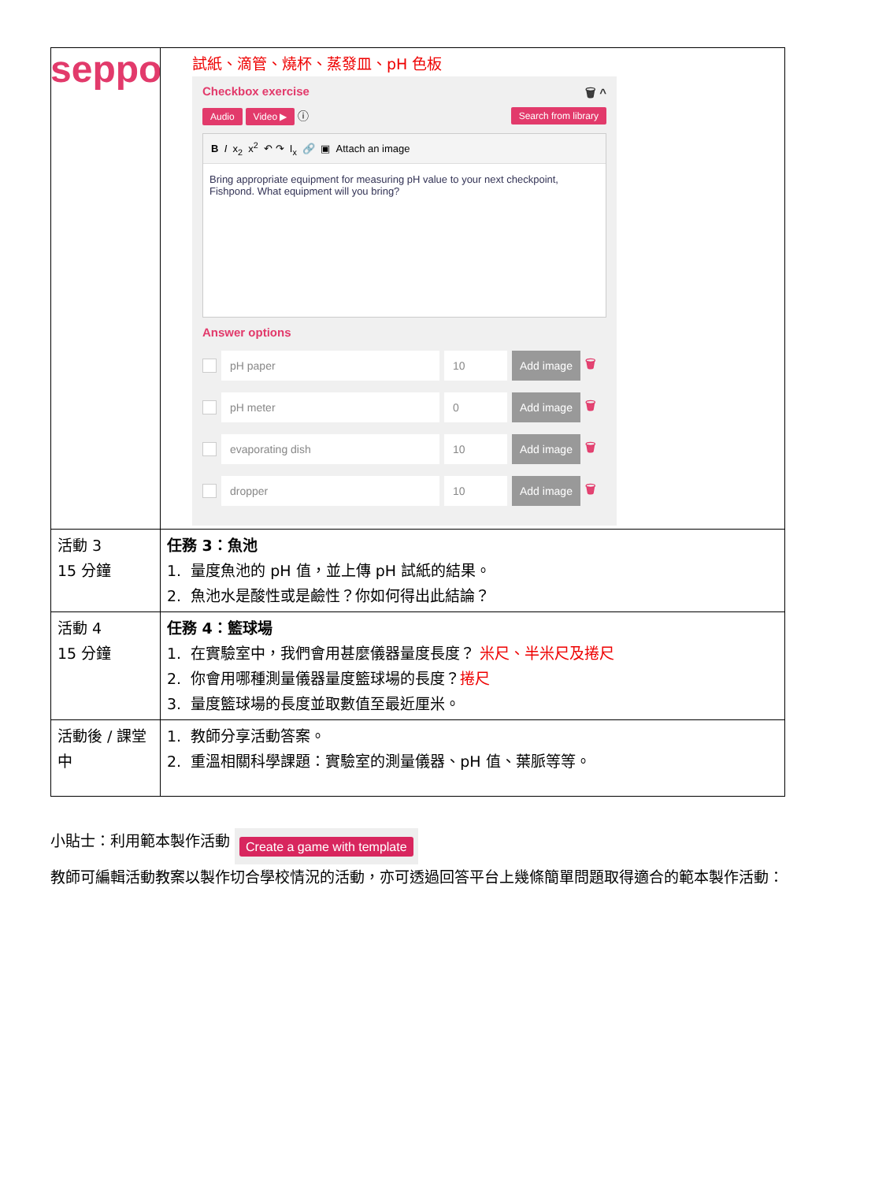seppo
| | 試紙、滴管、燒杯、蒸發皿、pH 色板 Checkbox exercise 🗑 ^ Audio Video ▶ ⓘ Search from library B I x<sub>2</sub> x<sup>2</sup> ↶ ↷ I<sub>x</sub> 🔗 ▣ Attach an image Bring appropriate equipment for measuring pH value to your next checkpoint, Fishpond. What equipment will you bring? Answer options pH paper 10 Add image 🗑 pH meter 0 Add image 🗑 evaporating dish 10 Add image 🗑 dropper 10 Add image 🗑 |
| 活動 3 15 分鐘 | 任務 3：魚池 1. 量度魚池的 pH 值，並上傳 pH 試紙的結果。 2. 魚池水是酸性或是鹼性？你如何得出此結論？ |
| 活動 4 15 分鐘 | 任務 4：籃球場 1. 在實驗室中，我們會用甚麼儀器量度長度？ 米尺、半米尺及捲尺 2. 你會用哪種測量儀器量度籃球場的長度？ 捲尺 3. 量度籃球場的長度並取數值至最近厘米。 |
| 活動後 / 課堂中 | 1. 教師分享活動答案。 2. 重溫相關科學課題：實驗室的測量儀器、pH 值、葉脈等等。 |
小貼士：利用範本製作活動 Create a game with template
教師可編輯活動教案以製作切合學校情況的活動，亦可透過回答平台上幾條簡單問題取得適合的範本製作活動：